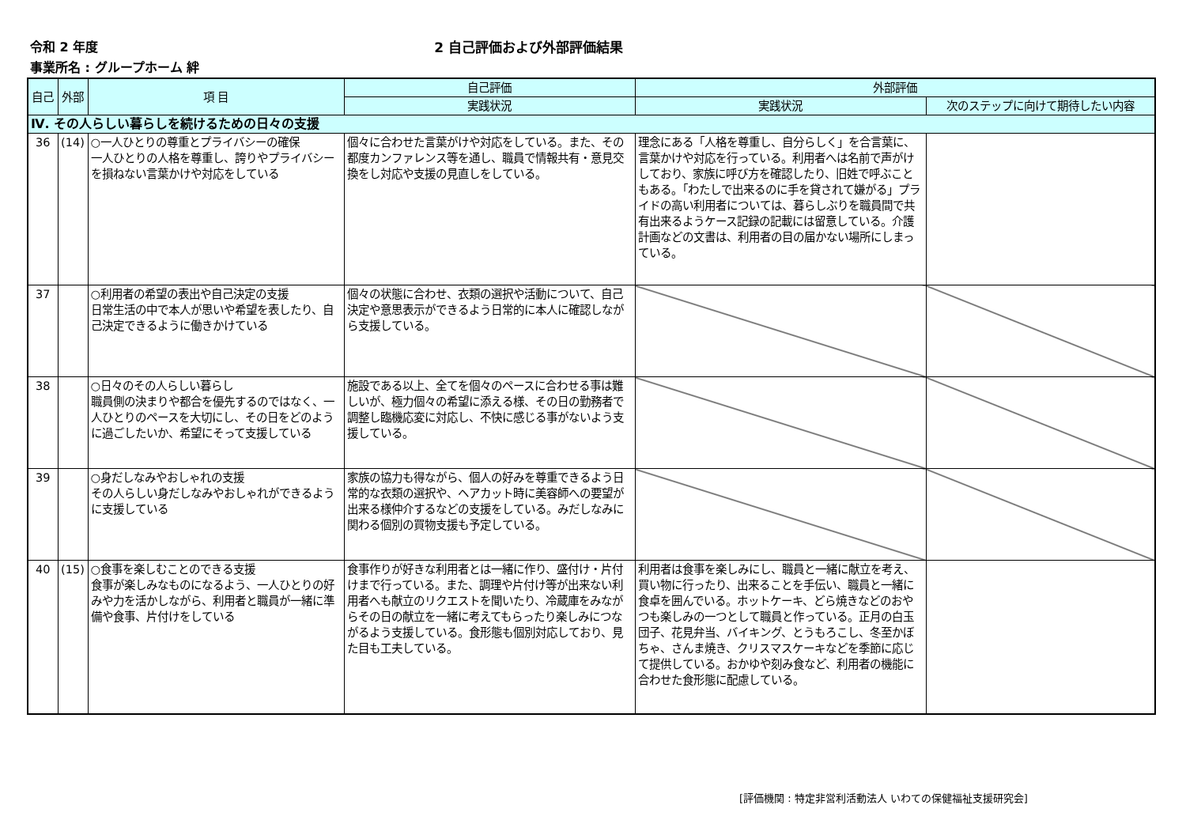令和 2 年度 2 自己評価および外部評価結果
事業所名 : グループホーム 絆
| 自己 | 外部 | 項 目 | 自己評価 | 外部評価 | |
| --- | --- | --- | --- | --- | --- |
| | | | 実践状況 | 実践状況 | 次のステップに向けて期待したい内容 |
| Ⅳ. その人らしい暮らしを続けるための日々の支援 | | | | | |
| 36 | (14) | ○一人ひとりの尊重とプライバシーの確保 一人ひとりの人格を尊重し、誇りやプライバシーを損ねない言葉かけや対応をしている | 個々に合わせた言葉がけや対応をしている。また、その都度カンファレンス等を通し、職員で情報共有・意見交換をし対応や支援の見直しをしている。 | 理念にある「人格を尊重し、自分らしく」を合言葉に、言葉かけや対応を行っている。利用者へは名前で声がけしており、家族に呼び方を確認したり、旧姓で呼ぶこともある。「わたしで出来るのに手を貸されて嫌がる」プライドの高い利用者については、暮らしぶりを職員間で共有出来るようケース記録の記載には留意している。介護計画などの文書は、利用者の目の届かない場所にしまっている。 | |
| 37 | | ○利用者の希望の表出や自己決定の支援 日常生活の中で本人が思いや希望を表したり、自己決定できるように働きかけている | 個々の状態に合わせ、衣類の選択や活動について、自己決定や意思表示ができるよう日常的に本人に確認しながら支援している。 | | |
| 38 | | ○日々のその人らしい暮らし 職員側の決まりや都合を優先するのではなく、一人ひとりのペースを大切にし、その日をどのように過ごしたいか、希望にそって支援している | 施設である以上、全てを個々のペースに合わせる事は難しいが、極力個々の希望に添える様、その日の勤務者で調整し臨機応変に対応し、不快に感じる事がないよう支援している。 | | |
| 39 | | ○身だしなみやおしゃれの支援 その人らしい身だしなみやおしゃれができるように支援している | 家族の協力も得ながら、個人の好みを尊重できるよう日常的な衣類の選択や、ヘアカット時に美容師への要望が出来る様仲介するなどの支援をしている。みだしなみに関わる個別の買物支援も予定している。 | | |
| 40 | (15) | ○食事を楽しむことのできる支援 食事が楽しみなものになるよう、一人ひとりの好みや力を活かしながら、利用者と職員が一緒に準備や食事、片付けをしている | 食事作りが好きな利用者とは一緒に作り、盛付け・片付けまで行っている。また、調理や片付け等が出来ない利用者へも献立のリクエストを聞いたり、冷蔵庫をみながらその日の献立を一緒に考えてもらったり楽しみにつながるよう支援している。食形態も個別対応しており、見た目も工夫している。 | 利用者は食事を楽しみにし、職員と一緒に献立を考え、買い物に行ったり、出来ることを手伝い、職員と一緒に食卓を囲んでいる。ホットケーキ、どら焼きなどのおやつも楽しみの一つとして職員と作っている。正月の白玉団子、花見弁当、バイキング、とうもろこし、冬至かぼちゃ、さんま焼き、クリスマスケーキなどを季節に応じて提供している。おかゆや刻み食など、利用者の機能に合わせた食形態に配慮している。 | |
[評価機関 : 特定非営利活動法人 いわての保健福祉支援研究会]